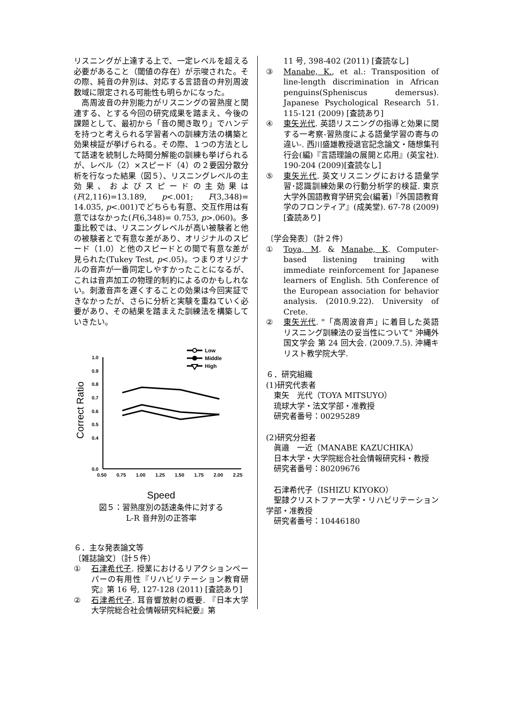リスニングが上達する上で、一定レベルを超える必要があること（閾値の存在）が示唆された。その際、純音の弁別は、対応する言語音の弁別周波数域に限定される可能性も明らかになった。
　高周波音の弁別能力がリスニングの習熟度と関連する、とする今回の研究成果を踏まえ、今後の課題として、最初から「音の聞き取り」でハンデを持つと考えられる学習者への訓練方法の構築と効果検証が挙げられる。その際、１つの方法として話速を統制した時間分解能の訓練も挙げられるが、レベル（2）×スピード（4）の２要因分散分析を行なった結果（図５）、リスニングレベルの主効果、およびスピードの主効果は(F(2,116)=13.189, p<.001; F(3,348)= 14.035, p<.001)でどちらも有意、交互作用は有意ではなかった(F(6,348)= 0.753, p>.060)。多重比較では、リスニングレベルが高い被験者と他の被験者とで有意な差があり、オリジナルのスピード（1.0）と他のスピードとの間で有意な差が見られた(Tukey Test, p<.05)。つまりオリジナルの音声が一番同定しやすかったことになるが、これは音声加工の物理的制約によるのかもしれない。刺激音声を遅くすることの効果は今回実証できなかったが、さらに分析と実験を重ねていく必要があり、その結果を踏まえた訓練法を構築していきたい。
Low
Middle
High
1.0
0.9
0.8
0.7
0.6
0.5
0.4
0.0
0.50
0.75
1.00
1.25
1.50
1.75
2.00
2.25
Correct Ratio
Speed
図５：習熟度別の話速条件に対する
L-R 音弁別の正答率
６．主な発表論文等
〔雑誌論文〕（計５件）
① 石津希代子. 授業におけるリアクションペーパーの有用性『リハビリテーション教育研究』第 16 号, 127-128 (2011) [査読あり]
② 石津希代子. 耳音響放射の概要. 『日本大学大学院総合社会情報研究科紀要』第
11 号, 398-402 (2011) [査読なし]
③ Manabe, K., et al.: Transposition of line-length discrimination in African penguins(Spheniscus demersus). Japanese Psychological Research 51. 115-121 (2009) [査読あり]
④ 東矢光代. 英語リスニングの指導と効果に関する一考察-習熟度による語彙学習の寄与の違い-. 西川盛雄教授退官記念論文・随想集刊行会(編)『言語理論の展開と応用』(英宝社). 190-204 (2009)[査読なし]
⑤ 東矢光代. 英文リスニングにおける語彙学習･認識訓練効果の行動分析学的検証. 東京大学外国語教育学研究会(編著)『外国語教育学のフロンティア』(成美堂). 67-78 (2009)[査読あり]
〔学会発表〕（計２件）
① Toya, M. & Manabe, K. Computer-based listening training with immediate reinforcement for Japanese learners of English. 5th Conference of the European association for behavior analysis. (2010.9.22). University of Crete.
② 東矢光代. "「高周波音声」に着目した英語リスニング訓練法の妥当性について" 沖縄外国文学会 第 24 回大会. (2009.7.5). 沖縄キリスト教学院大学.
６．研究組織
(1)研究代表者
　東矢　光代（TOYA MITSUYO）
　琉球大学・法文学部・准教授
　研究者番号：00295289
(2)研究分担者
　眞邉　一近（MANABE KAZUCHIKA）
　日本大学・大学院総合社会情報研究科・教授
　研究者番号：80209676
　石津希代子（ISHIZU KIYOKO）
　聖隷クリストファー大学・リハビリテーション学部・准教授
　研究者番号：10446180